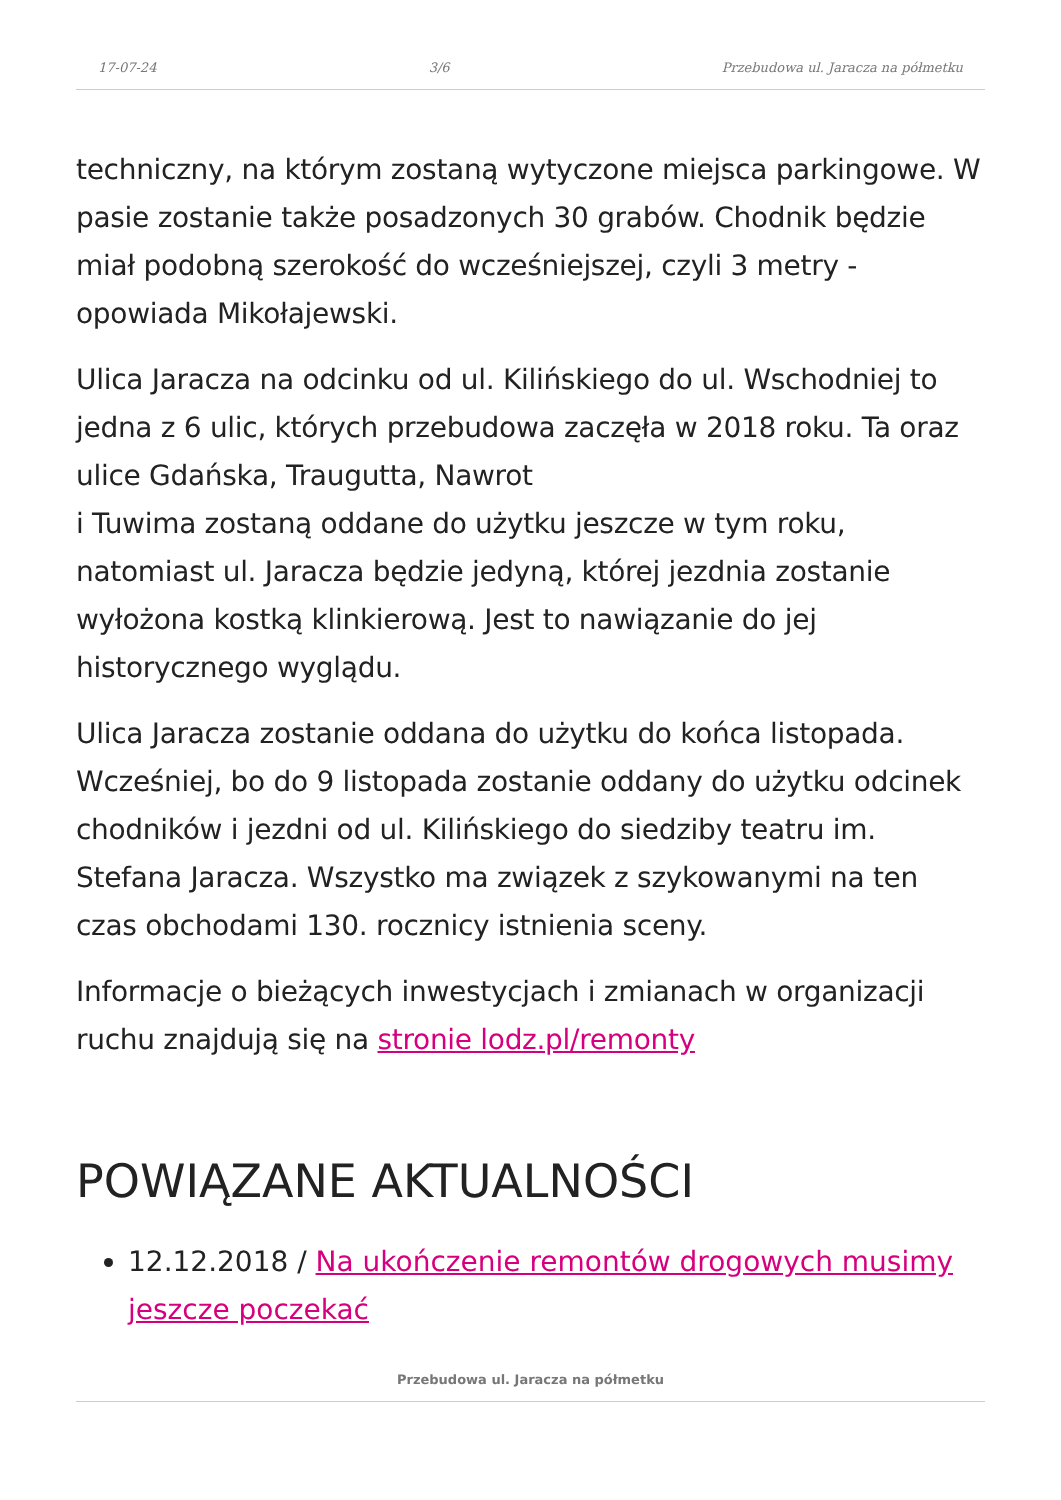17-07-24 3/6 Przebudowa ul. Jaracza na półmetku
techniczny, na którym zostaną wytyczone miejsca parkingowe. W pasie zostanie także posadzonych 30 grabów. Chodnik będzie miał podobną szerokość do wcześniejszej, czyli 3 metry - opowiada Mikołajewski.
Ulica Jaracza na odcinku od ul. Kilińskiego do ul. Wschodniej to jedna z 6 ulic, których przebudowa zaczęła w 2018 roku. Ta oraz ulice Gdańska, Traugutta, Nawrot
i Tuwima zostaną oddane do użytku jeszcze w tym roku, natomiast ul. Jaracza będzie jedyną, której jezdnia zostanie wyłożona kostką klinkierową. Jest to nawiązanie do jej historycznego wyglądu.
Ulica Jaracza zostanie oddana do użytku do końca listopada. Wcześniej, bo do 9 listopada zostanie oddany do użytku odcinek chodników i jezdni od ul. Kilińskiego do siedziby teatru im. Stefana Jaracza. Wszystko ma związek z szykowanymi na ten czas obchodami 130. rocznicy istnienia sceny.
Informacje o bieżących inwestycjach i zmianach w organizacji ruchu znajdują się na stronie lodz.pl/remonty
POWIĄZANE AKTUALNOŚCI
12.12.2018 / Na ukończenie remontów drogowych musimy jeszcze poczekać
Przebudowa ul. Jaracza na półmetku